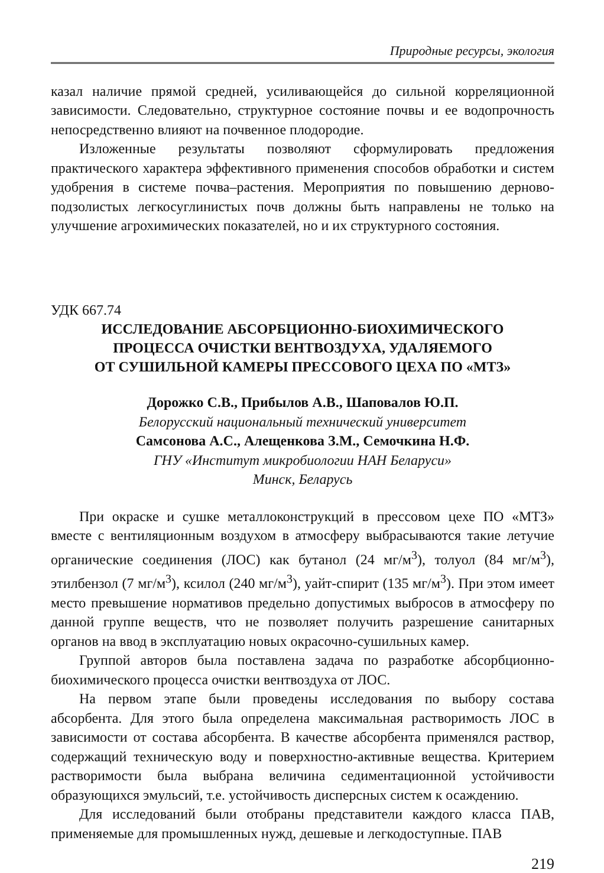Природные ресурсы, экология
казал наличие прямой средней, усиливающейся до сильной корреляционной зависимости. Следовательно, структурное состояние почвы и ее водопрочность непосредственно влияют на почвенное плодородие.
Изложенные результаты позволяют сформулировать предложения практического характера эффективного применения способов обработки и систем удобрения в системе почва–растения. Мероприятия по повышению дерново-подзолистых легкосуглинистых почв должны быть направлены не только на улучшение агрохимических показателей, но и их структурного состояния.
УДК 667.74
ИССЛЕДОВАНИЕ АБСОРБЦИОННО-БИОХИМИЧЕСКОГО
ПРОЦЕССА ОЧИСТКИ ВЕНТВОЗДУХА, УДАЛЯЕМОГО
ОТ СУШИЛЬНОЙ КАМЕРЫ ПРЕССОВОГО ЦЕХА ПО «МТЗ»
Дорожко С.В., Прибылов А.В., Шаповалов Ю.П.
Белорусский национальный технический университет
Самсонова А.С., Алещенкова З.М., Семочкина Н.Ф.
ГНУ «Институт микробиологии НАН Беларуси»
Минск, Беларусь
При окраске и сушке металлоконструкций в прессовом цехе ПО «МТЗ» вместе с вентиляционным воздухом в атмосферу выбрасываются такие летучие органические соединения (ЛОС) как бутанол (24 мг/м<sup>3</sup>), толуол (84 мг/м<sup>3</sup>), этилбензол (7 мг/м<sup>3</sup>), ксилол (240 мг/м<sup>3</sup>), уайт-спирит (135 мг/м<sup>3</sup>). При этом имеет место превышение нормативов предельно допустимых выбросов в атмосферу по данной группе веществ, что не позволяет получить разрешение санитарных органов на ввод в эксплуатацию новых окрасочно-сушильных камер.
Группой авторов была поставлена задача по разработке абсорбционно-биохимического процесса очистки вентвоздуха от ЛОС.
На первом этапе были проведены исследования по выбору состава абсорбента. Для этого была определена максимальная растворимость ЛОС в зависимости от состава абсорбента. В качестве абсорбента применялся раствор, содержащий техническую воду и поверхностно-активные вещества. Критерием растворимости была выбрана величина седиментационной устойчивости образующихся эмульсий, т.е. устойчивость дисперсных систем к осаждению.
Для исследований были отобраны представители каждого класса ПАВ, применяемые для промышленных нужд, дешевые и легкодоступные. ПАВ
219